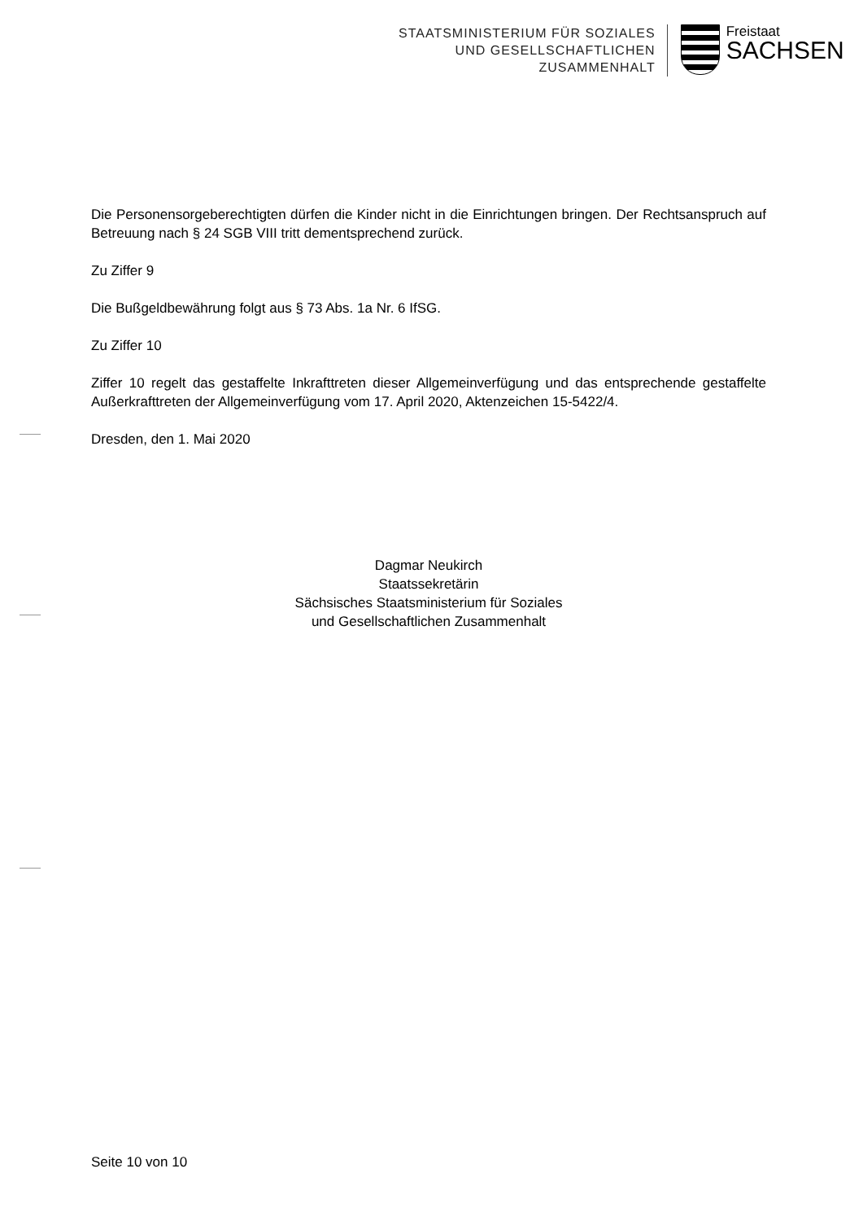STAATSMINISTERIUM FÜR SOZIALES
UND GESELLSCHAFTLICHEN
ZUSAMMENHALT
Freistaat
SACHSEN
Die Personensorgeberechtigten dürfen die Kinder nicht in die Einrichtungen bringen. Der Rechtsanspruch auf Betreuung nach § 24 SGB VIII tritt dementsprechend zurück.
Zu Ziffer 9
Die Bußgeldbewährung folgt aus § 73 Abs. 1a Nr. 6 IfSG.
Zu Ziffer 10
Ziffer 10 regelt das gestaffelte Inkrafttreten dieser Allgemeinverfügung und das entsprechende gestaffelte Außerkrafttreten der Allgemeinverfügung vom 17. April 2020, Aktenzeichen 15-5422/4.
Dresden, den 1. Mai 2020
Dagmar Neukirch
Staatssekretärin
Sächsisches Staatsministerium für Soziales
und Gesellschaftlichen Zusammenhalt
Seite 10 von 10